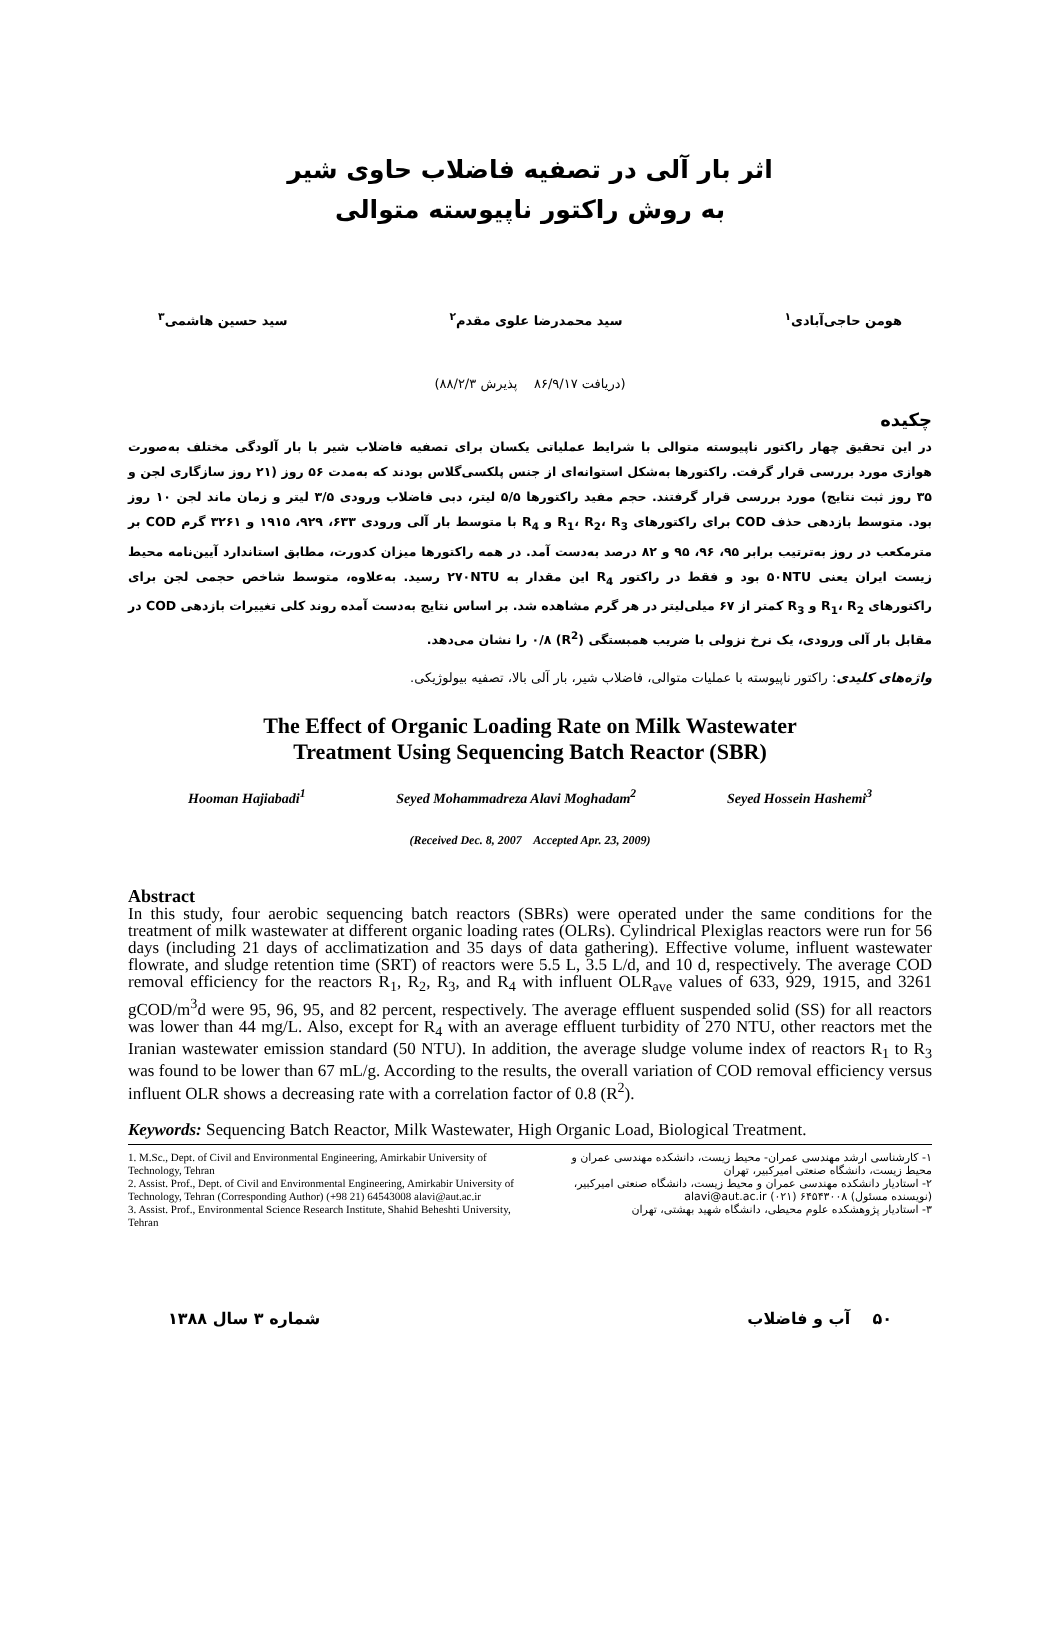اثر بار آلی در تصفیه فاضلاب حاوی شیر
به روش راکتور ناپیوسته متوالی
هومن حاجی‌آبادی<sup>۱</sup> سید محمدرضا علوی مقدم<sup>۲</sup> سید حسین هاشمی<sup>۳</sup>
(دریافت ۸۶/۹/۱۷ پذیرش ۸۸/۲/۳)
چکیده
در این تحقیق چهار راکتور ناپیوسته متوالی با شرایط عملیاتی یکسان برای تصفیه فاضلاب شیر با بار آلودگی مختلف به‌صورت هوازی مورد بررسی قرار گرفت. راکتورها به‌شکل استوانه‌ای از جنس پلکسی‌گلاس بودند که به‌مدت ۵۶ روز (۲۱ روز سازگاری لجن و ۳۵ روز ثبت نتایج) مورد بررسی قرار گرفتند. حجم مفید راکتورها ۵/۵ لیتر، دبی فاضلاب ورودی ۳/۵ لیتر و زمان ماند لجن ۱۰ روز بود. متوسط بازدهی حذف COD برای راکتورهای R<sub>1</sub>، R<sub>2</sub>، R<sub>3</sub> و R<sub>4</sub> با متوسط بار آلی ورودی ۶۳۳، ۹۲۹، ۱۹۱۵ و ۳۲۶۱ گرم COD بر مترمکعب در روز به‌ترتیب برابر ۹۵، ۹۶، ۹۵ و ۸۲ درصد به‌دست آمد. در همه راکتورها میزان کدورت، مطابق استاندارد آیین‌نامه محیط زیست ایران یعنی ۵۰NTU بود و فقط در راکتور R<sub>4</sub> این مقدار به ۲۷۰NTU رسید. به‌علاوه، متوسط شاخص حجمی لجن برای راکتورهای R<sub>1</sub>، R<sub>2</sub> و R<sub>3</sub> کمتر از ۶۷ میلی‌لیتر در هر گرم مشاهده شد. بر اساس نتایج به‌دست آمده روند کلی تغییرات بازدهی COD در مقابل بار آلی ورودی، یک نرخ نزولی با ضریب همبستگی (R<sup>2</sup>) ۰/۸ را نشان می‌دهد.
واژه‌های کلیدی: راکتور ناپیوسته با عملیات متوالی، فاضلاب شیر، بار آلی بالا، تصفیه بیولوژیکی.
The Effect of Organic Loading Rate on Milk Wastewater
Treatment Using Sequencing Batch Reactor (SBR)
Hooman Hajiabadi<sup>1</sup> Seyed Mohammadreza Alavi Moghadam<sup>2</sup> Seyed Hossein Hashemi<sup>3</sup>
(Received Dec. 8, 2007 Accepted Apr. 23, 2009)
Abstract
In this study, four aerobic sequencing batch reactors (SBRs) were operated under the same conditions for the treatment of milk wastewater at different organic loading rates (OLRs). Cylindrical Plexiglas reactors were run for 56 days (including 21 days of acclimatization and 35 days of data gathering). Effective volume, influent wastewater flowrate, and sludge retention time (SRT) of reactors were 5.5 L, 3.5 L/d, and 10 d, respectively. The average COD removal efficiency for the reactors R<sub>1</sub>, R<sub>2</sub>, R<sub>3</sub>, and R<sub>4</sub> with influent OLR<sub>ave</sub> values of 633, 929, 1915, and 3261 gCOD/m<sup>3</sup>d were 95, 96, 95, and 82 percent, respectively. The average effluent suspended solid (SS) for all reactors was lower than 44 mg/L. Also, except for R<sub>4</sub> with an average effluent turbidity of 270 NTU, other reactors met the Iranian wastewater emission standard (50 NTU). In addition, the average sludge volume index of reactors R<sub>1</sub> to R<sub>3</sub> was found to be lower than 67 mL/g. According to the results, the overall variation of COD removal efficiency versus influent OLR shows a decreasing rate with a correlation factor of 0.8 (R<sup>2</sup>).
Keywords: Sequencing Batch Reactor, Milk Wastewater, High Organic Load, Biological Treatment.
1. M.Sc., Dept. of Civil and Environmental Engineering, Amirkabir University of Technology, Tehran
2. Assist. Prof., Dept. of Civil and Environmental Engineering, Amirkabir University of Technology, Tehran (Corresponding Author) (+98 21) 64543008 alavi@aut.ac.ir
3. Assist. Prof., Environmental Science Research Institute, Shahid Beheshti University, Tehran
۱- کارشناسی ارشد مهندسی عمران- محیط زیست، دانشکده مهندسی عمران و محیط زیست، دانشگاه صنعتی امیرکبیر، تهران
۲- استادیار دانشکده مهندسی عمران و محیط زیست، دانشگاه صنعتی امیرکبیر، (نویسنده مسئول) ۶۴۵۴۳۰۰۸ (۰۲۱) alavi@aut.ac.ir
۳- استادیار پژوهشکده علوم محیطی، دانشگاه شهید بهشتی، تهران
۵۰ آب و فاضلاب شماره ۳ سال ۱۳۸۸